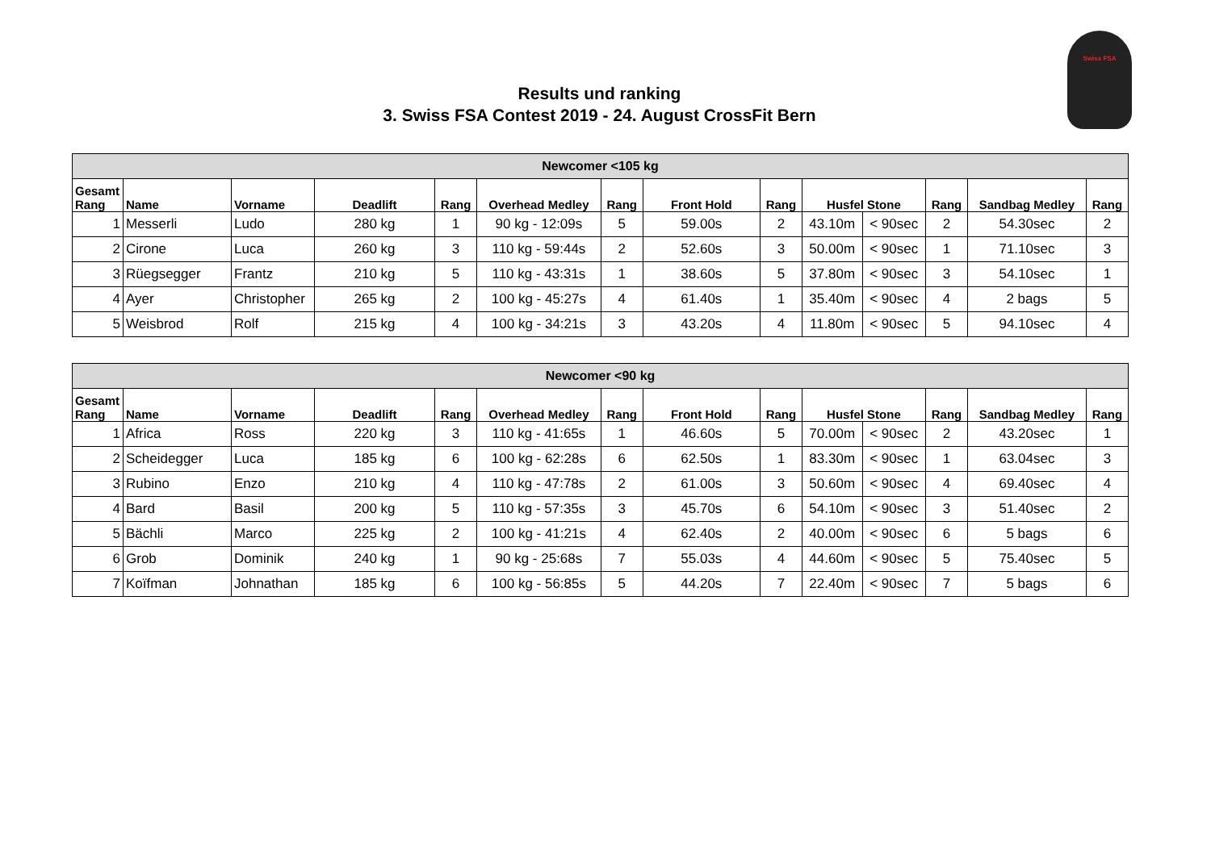Swiss FSA
Results und ranking
3. Swiss FSA Contest 2019 - 24. August CrossFit Bern
| Newcomer <105 kg | | | | | | | | | | | | | |
| Gesamt Rang | Name | Vorname | Deadlift | Rang | Overhead Medley | Rang | Front Hold | Rang | Husfel Stone | | Rang | Sandbag Medley | Rang |
| 1 | Messerli | Ludo | 280 kg | 1 | 90 kg - 12:09s | 5 | 59.00s | 2 | 43.10m | < 90sec | 2 | 54.30sec | 2 |
| 2 | Cirone | Luca | 260 kg | 3 | 110 kg - 59:44s | 2 | 52.60s | 3 | 50.00m | < 90sec | 1 | 71.10sec | 3 |
| 3 | Rüegsegger | Frantz | 210 kg | 5 | 110 kg - 43:31s | 1 | 38.60s | 5 | 37.80m | < 90sec | 3 | 54.10sec | 1 |
| 4 | Ayer | Christopher | 265 kg | 2 | 100 kg - 45:27s | 4 | 61.40s | 1 | 35.40m | < 90sec | 4 | 2 bags | 5 |
| 5 | Weisbrod | Rolf | 215 kg | 4 | 100 kg - 34:21s | 3 | 43.20s | 4 | 11.80m | < 90sec | 5 | 94.10sec | 4 |
| Newcomer <90 kg | | | | | | | | | | | | | |
| Gesamt Rang | Name | Vorname | Deadlift | Rang | Overhead Medley | Rang | Front Hold | Rang | Husfel Stone | | Rang | Sandbag Medley | Rang |
| 1 | Africa | Ross | 220 kg | 3 | 110 kg - 41:65s | 1 | 46.60s | 5 | 70.00m | < 90sec | 2 | 43.20sec | 1 |
| 2 | Scheidegger | Luca | 185 kg | 6 | 100 kg - 62:28s | 6 | 62.50s | 1 | 83.30m | < 90sec | 1 | 63.04sec | 3 |
| 3 | Rubino | Enzo | 210 kg | 4 | 110 kg - 47:78s | 2 | 61.00s | 3 | 50.60m | < 90sec | 4 | 69.40sec | 4 |
| 4 | Bard | Basil | 200 kg | 5 | 110 kg - 57:35s | 3 | 45.70s | 6 | 54.10m | < 90sec | 3 | 51.40sec | 2 |
| 5 | Bächli | Marco | 225 kg | 2 | 100 kg - 41:21s | 4 | 62.40s | 2 | 40.00m | < 90sec | 6 | 5 bags | 6 |
| 6 | Grob | Dominik | 240 kg | 1 | 90 kg - 25:68s | 7 | 55.03s | 4 | 44.60m | < 90sec | 5 | 75.40sec | 5 |
| 7 | Koïfman | Johnathan | 185 kg | 6 | 100 kg - 56:85s | 5 | 44.20s | 7 | 22.40m | < 90sec | 7 | 5 bags | 6 |